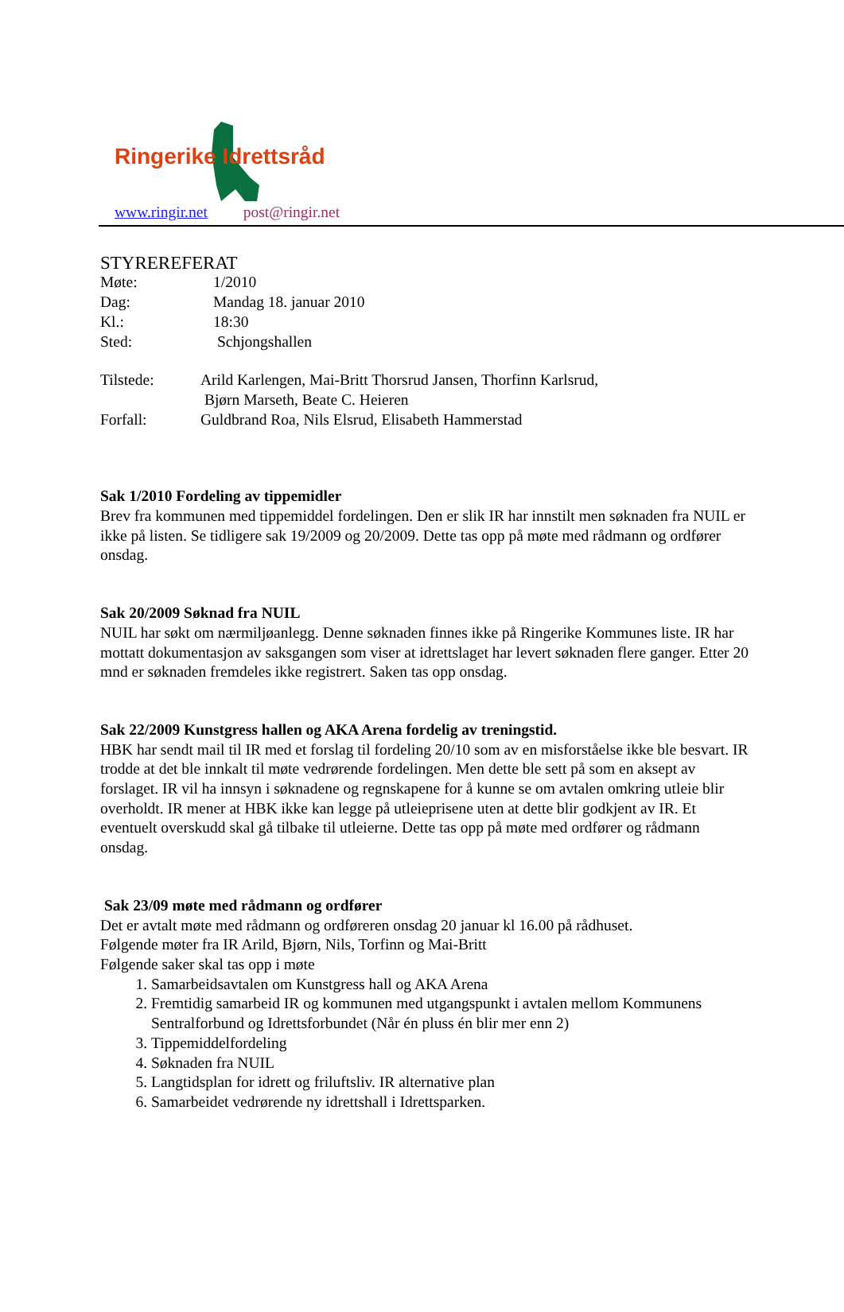Ringerike Idrettsråd
www.ringir.net post@ringir.net
STYREREFERAT
Møte: 1/2010
Dag: Mandag 18. januar 2010
Kl.: 18:30
Sted: Schjongshallen
Tilstede: Arild Karlengen, Mai-Britt Thorsrud Jansen, Thorfinn Karlsrud,
Bjørn Marseth, Beate C. Heieren
Forfall: Guldbrand Roa, Nils Elsrud, Elisabeth Hammerstad
Sak 1/2010 Fordeling av tippemidler
Brev fra kommunen med tippemiddel fordelingen. Den er slik IR har innstilt men søknaden fra NUIL er ikke på listen. Se tidligere sak 19/2009 og 20/2009. Dette tas opp på møte med rådmann og ordfører onsdag.
Sak 20/2009 Søknad fra NUIL
NUIL har søkt om nærmiljøanlegg. Denne søknaden finnes ikke på Ringerike Kommunes liste. IR har mottatt dokumentasjon av saksgangen som viser at idrettslaget har levert søknaden flere ganger. Etter 20 mnd er søknaden fremdeles ikke registrert. Saken tas opp onsdag.
Sak 22/2009 Kunstgress hallen og AKA Arena fordelig av treningstid.
HBK har sendt mail til IR med et forslag til fordeling 20/10 som av en misforståelse ikke ble besvart. IR trodde at det ble innkalt til møte vedrørende fordelingen. Men dette ble sett på som en aksept av forslaget. IR vil ha innsyn i søknadene og regnskapene for å kunne se om avtalen omkring utleie blir overholdt. IR mener at HBK ikke kan legge på utleieprisene uten at dette blir godkjent av IR. Et eventuelt overskudd skal gå tilbake til utleierne. Dette tas opp på møte med ordfører og rådmann onsdag.
Sak 23/09 møte med rådmann og ordfører
Det er avtalt møte med rådmann og ordføreren onsdag 20 januar kl 16.00 på rådhuset.
Følgende møter fra IR Arild, Bjørn, Nils, Torfinn og Mai-Britt
Følgende saker skal tas opp i møte
1. Samarbeidsavtalen om Kunstgress hall og AKA Arena
2. Fremtidig samarbeid IR og kommunen med utgangspunkt i avtalen mellom Kommunens Sentralforbund og Idrettsforbundet (Når én pluss én blir mer enn 2)
3. Tippemiddelfordeling
4. Søknaden fra NUIL
5. Langtidsplan for idrett og friluftsliv. IR alternative plan
6. Samarbeidet vedrørende ny idrettshall i Idrettsparken.